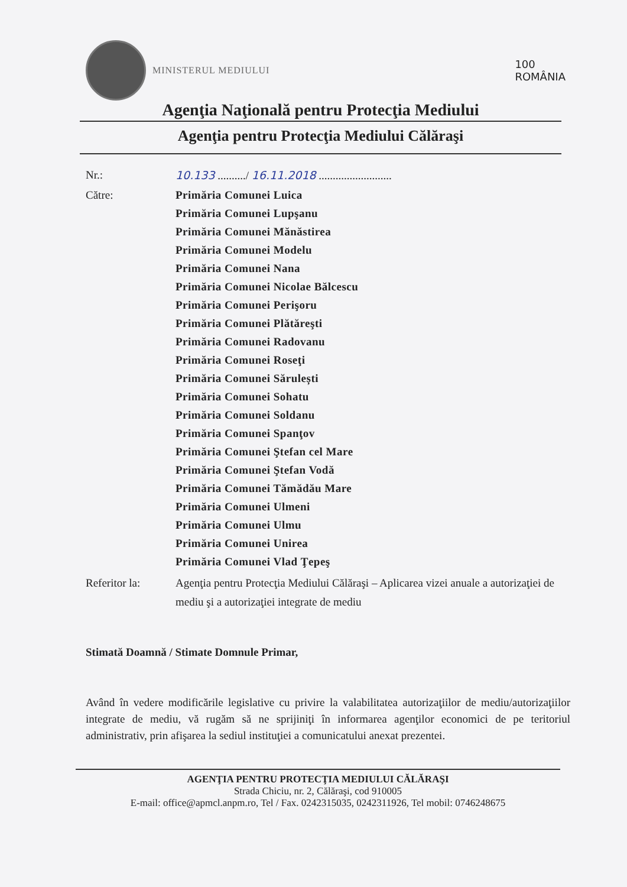MINISTERUL MEDIULUI
100
ROMÂNIA
Agenţia Naţională pentru Protecţia Mediului
Agenţia pentru Protecţia Mediului Călăraşi
Nr.: 10.133 ........../ 16.11.2018 ..........................
Către:
Primăria Comunei Luica
Primăria Comunei Lupşanu
Primăria Comunei Mănăstirea
Primăria Comunei Modelu
Primăria Comunei Nana
Primăria Comunei Nicolae Bălcescu
Primăria Comunei Perişoru
Primăria Comunei Plătăreşti
Primăria Comunei Radovanu
Primăria Comunei Roseţi
Primăria Comunei Sărulești
Primăria Comunei Sohatu
Primăria Comunei Soldanu
Primăria Comunei Spanţov
Primăria Comunei Ştefan cel Mare
Primăria Comunei Ştefan Vodă
Primăria Comunei Tămădău Mare
Primăria Comunei Ulmeni
Primăria Comunei Ulmu
Primăria Comunei Unirea
Primăria Comunei Vlad Ţepeş
Referitor la: Agenţia pentru Protecţia Mediului Călăraşi – Aplicarea vizei anuale a autorizaţiei de mediu şi a autorizaţiei integrate de mediu
Stimată Doamnă / Stimate Domnule Primar,
Având în vedere modificările legislative cu privire la valabilitatea autorizaţiilor de mediu/autorizaţiilor integrate de mediu, vă rugăm să ne sprijiniţi în informarea agenţilor economici de pe teritoriul administrativ, prin afişarea la sediul instituţiei a comunicatului anexat prezentei.
AGENŢIA PENTRU PROTECŢIA MEDIULUI CĂLĂRAŞI
Strada Chiciu, nr. 2, Călăraşi, cod 910005
E-mail: office@apmcl.anpm.ro, Tel / Fax. 0242315035, 0242311926, Tel mobil: 0746248675